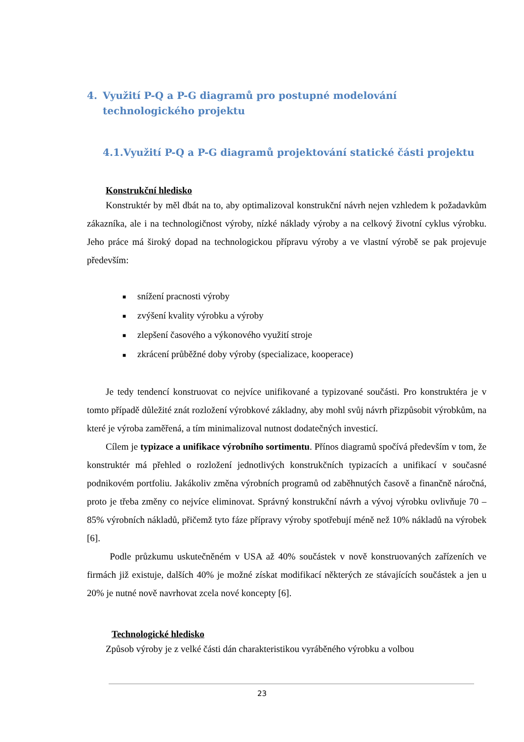4. Využití P-Q a P-G diagramů pro postupné modelování technologického projektu
4.1.Využití P-Q a P-G diagramů projektování statické části projektu
Konstrukční hledisko
Konstruktér by měl dbát na to, aby optimalizoval konstrukční návrh nejen vzhledem k požadavkům zákazníka, ale i na technologičnost výroby, nízké náklady výroby a na celkový životní cyklus výrobku. Jeho práce má široký dopad na technologickou přípravu výroby a ve vlastní výrobě se pak projevuje především:
■ snížení pracnosti výroby
■ zvýšení kvality výrobku a výroby
■ zlepšení časového a výkonového využití stroje
■ zkrácení průběžné doby výroby (specializace, kooperace)
Je tedy tendencí konstruovat co nejvíce unifikované a typizované součásti. Pro konstruktéra je v tomto případě důležité znát rozložení výrobkové základny, aby mohl svůj návrh přizpůsobit výrobkům, na které je výroba zaměřená, a tím minimalizoval nutnost dodatečných investicí.
Cílem je typizace a unifikace výrobního sortimentu. Přínos diagramů spočívá především v tom, že konstruktér má přehled o rozložení jednotlivých konstrukčních typizacích a unifikací v současné podnikovém portfoliu. Jakákoliv změna výrobních programů od zaběhnutých časově a finančně náročná, proto je třeba změny co nejvíce eliminovat. Správný konstrukční návrh a vývoj výrobku ovlivňuje 70 – 85% výrobních nákladů, přičemž tyto fáze přípravy výroby spotřebují méně než 10% nákladů na výrobek [6].
Podle průzkumu uskutečněném v USA až 40% součástek v nově konstruovaných zařízeních ve firmách již existuje, dalších 40% je možné získat modifikací některých ze stávajících součástek a jen u 20% je nutné nově navrhovat zcela nové koncepty [6].
Technologické hledisko
Způsob výroby je z velké části dán charakteristikou vyráběného výrobku a volbou
23